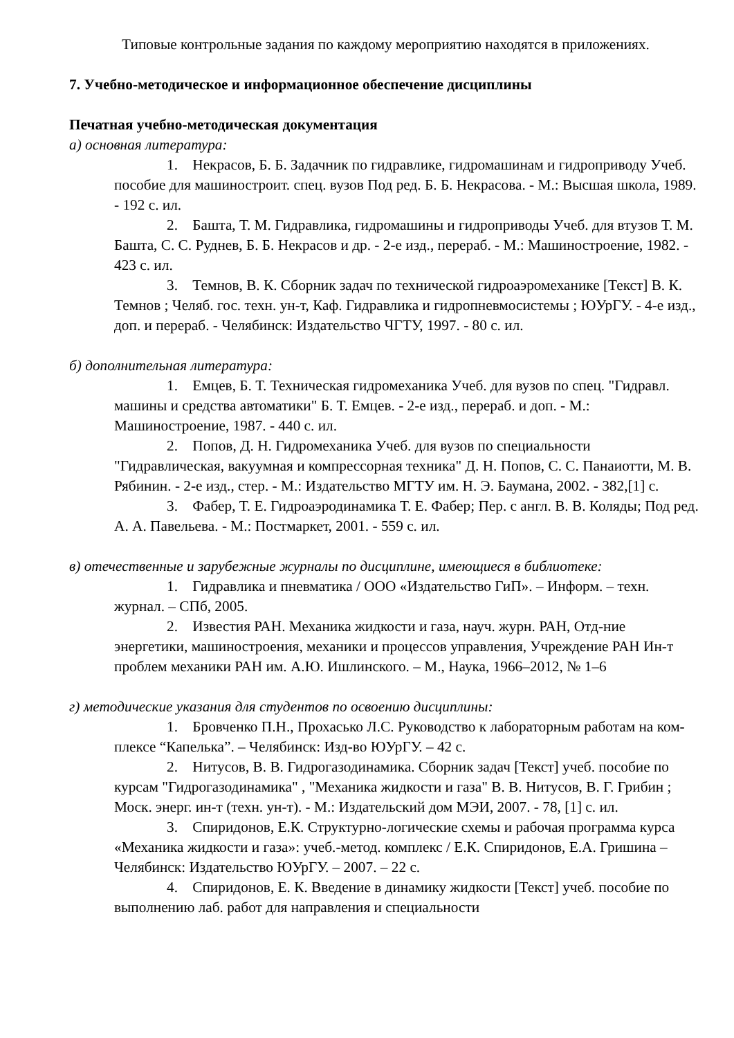Типовые контрольные задания по каждому мероприятию находятся в приложениях.
7. Учебно-методическое и информационное обеспечение дисциплины
Печатная учебно-методическая документация
а) основная литература:
1. Некрасов, Б. Б. Задачник по гидравлике, гидромашинам и гидроприводу Учеб. пособие для машиностроит. спец. вузов Под ред. Б. Б. Некрасова. - М.: Высшая школа, 1989. - 192 с. ил.
2. Башта, Т. М. Гидравлика, гидромашины и гидроприводы Учеб. для втузов Т. М. Башта, С. С. Руднев, Б. Б. Некрасов и др. - 2-е изд., перераб. - М.: Машиностроение, 1982. - 423 с. ил.
3. Темнов, В. К. Сборник задач по технической гидроаэромеханике [Текст] В. К. Темнов ; Челяб. гос. техн. ун-т, Каф. Гидравлика и гидропневмосистемы ; ЮУрГУ. - 4-е изд., доп. и перераб. - Челябинск: Издательство ЧГТУ, 1997. - 80 с. ил.
б) дополнительная литература:
1. Емцев, Б. Т. Техническая гидромеханика Учеб. для вузов по спец. "Гидравл. машины и средства автоматики" Б. Т. Емцев. - 2-е изд., перераб. и доп. - М.: Машиностроение, 1987. - 440 с. ил.
2. Попов, Д. Н. Гидромеханика Учеб. для вузов по специальности "Гидравлическая, вакуумная и компрессорная техника" Д. Н. Попов, С. С. Панаиотти, М. В. Рябинин. - 2-е изд., стер. - М.: Издательство МГТУ им. Н. Э. Баумана, 2002. - 382,[1] с.
3. Фабер, Т. Е. Гидроаэродинамика Т. Е. Фабер; Пер. с англ. В. В. Коляды; Под ред. А. А. Павельева. - М.: Постмаркет, 2001. - 559 с. ил.
в) отечественные и зарубежные журналы по дисциплине, имеющиеся в библиотеке:
1. Гидравлика и пневматика / ООО «Издательство ГиП». – Информ. – техн. журнал. – СПб, 2005.
2. Известия РАН. Механика жидкости и газа, науч. журн. РАН, Отд-ние энергетики, машиностроения, механики и процессов управления, Учреждение РАН Ин-т проблем механики РАН им. А.Ю. Ишлинского. – М., Наука, 1966–2012, № 1–6
г) методические указания для студентов по освоению дисциплины:
1. Бровченко П.Н., Прохасько Л.С. Руководство к лабораторным работам на ком-плексе “Капелька”. – Челябинск: Изд-во ЮУрГУ. – 42 с.
2. Нитусов, В. В. Гидрогазодинамика. Сборник задач [Текст] учеб. пособие по курсам "Гидрогазодинамика" , "Механика жидкости и газа" В. В. Нитусов, В. Г. Грибин ; Моск. энерг. ин-т (техн. ун-т). - М.: Издательский дом МЭИ, 2007. - 78, [1] с. ил.
3. Спиридонов, Е.К. Структурно-логические схемы и рабочая программа курса «Механика жидкости и газа»: учеб.-метод. комплекс / Е.К. Спиридонов, Е.А. Гришина – Челябинск: Издательство ЮУрГУ. – 2007. – 22 с.
4. Спиридонов, Е. К. Введение в динамику жидкости [Текст] учеб. пособие по выполнению лаб. работ для направления и специальности